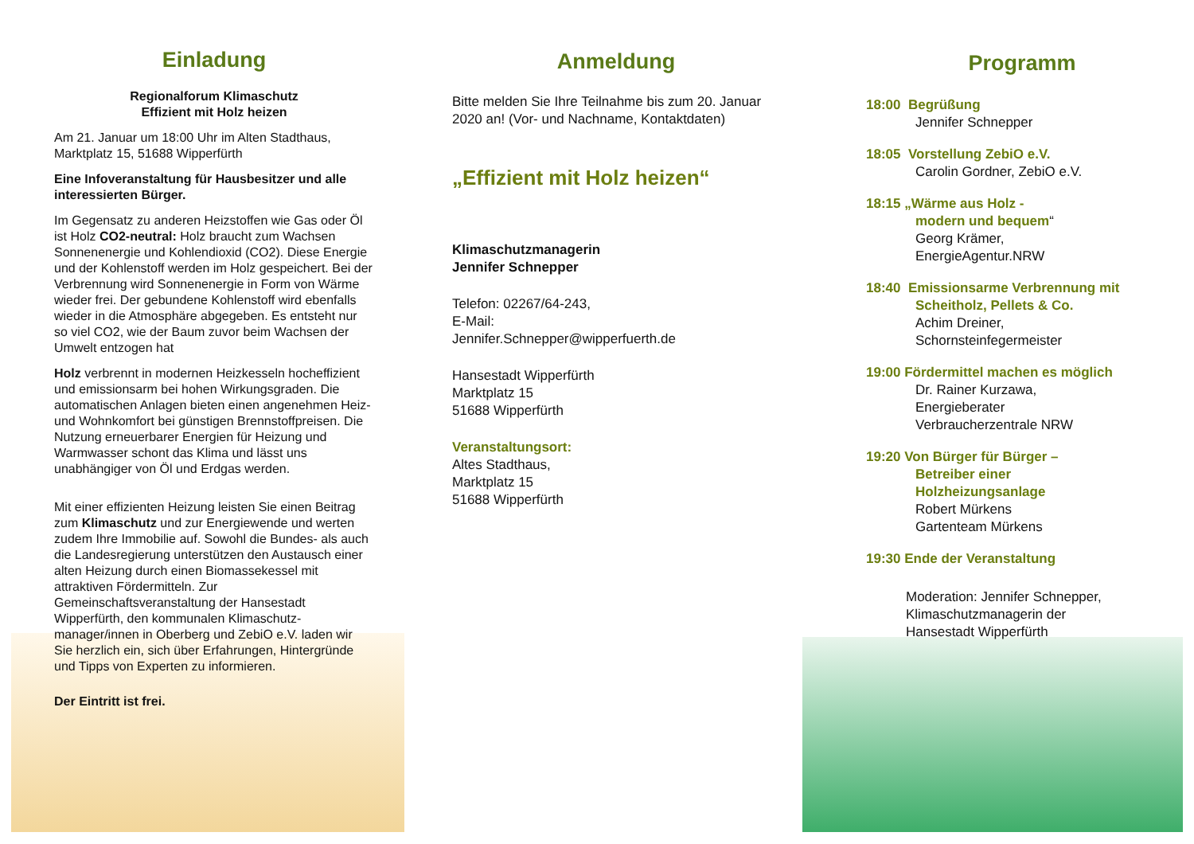Einladung
Regionalforum Klimaschutz
Effizient mit Holz heizen
Am 21. Januar um 18:00 Uhr im Alten Stadthaus, Marktplatz 15, 51688 Wipperfürth
Eine Infoveranstaltung für Hausbesitzer und alle interessierten Bürger.
Im Gegensatz zu anderen Heizstoffen wie Gas oder Öl ist Holz CO2-neutral: Holz braucht zum Wachsen Sonnenenergie und Kohlendioxid (CO2). Diese Energie und der Kohlenstoff werden im Holz gespeichert. Bei der Verbrennung wird Sonnenenergie in Form von Wärme wieder frei. Der gebundene Kohlenstoff wird ebenfalls wieder in die Atmosphäre abgegeben. Es entsteht nur so viel CO2, wie der Baum zuvor beim Wachsen der Umwelt entzogen hat
Holz verbrennt in modernen Heizkesseln hocheffizient und emissionsarm bei hohen Wirkungsgraden. Die automatischen Anlagen bieten einen angenehmen Heiz- und Wohnkomfort bei günstigen Brennstoffpreisen. Die Nutzung erneuerbarer Energien für Heizung und Warmwasser schont das Klima und lässt uns unabhängiger von Öl und Erdgas werden.
Mit einer effizienten Heizung leisten Sie einen Beitrag zum Klimaschutz und zur Energiewende und werten zudem Ihre Immobilie auf. Sowohl die Bundes- als auch die Landesregierung unterstützen den Austausch einer alten Heizung durch einen Biomassekessel mit attraktiven Fördermitteln. Zur Gemeinschaftsveranstaltung der Hansestadt Wipperfürth, den kommunalen Klimaschutz-manager/innen in Oberberg und ZebiO e.V. laden wir Sie herzlich ein, sich über Erfahrungen, Hintergründe und Tipps von Experten zu informieren.
Der Eintritt ist frei.
Anmeldung
Bitte melden Sie Ihre Teilnahme bis zum 20. Januar 2020 an! (Vor- und Nachname, Kontaktdaten)
„Effizient mit Holz heizen“
Klimaschutzmanagerin
Jennifer Schnepper
Telefon: 02267/64-243,
E-Mail:
Jennifer.Schnepper@wipperfuerth.de
Hansestadt Wipperfürth
Marktplatz 15
51688 Wipperfürth
Veranstaltungsort:
Altes Stadthaus,
Marktplatz 15
51688 Wipperfürth
Programm
18:00 Begrüßung
Jennifer Schnepper
18:05 Vorstellung ZebiO e.V.
Carolin Gordner, ZebiO e.V.
18:15 „Wärme aus Holz -
modern und bequem“
Georg Krämer,
EnergieAgentur.NRW
18:40 Emissionsarme Verbrennung mit
Scheitholz, Pellets & Co.
Achim Dreiner,
Schornsteinfegermeister
19:00 Fördermittel machen es möglich
Dr. Rainer Kurzawa,
Energieberater
Verbraucherzentrale NRW
19:20 Von Bürger für Bürger –
Betreiber einer
Holzheizungsanlage
Robert Mürkens
Gartenteam Mürkens
19:30 Ende der Veranstaltung
Moderation: Jennifer Schnepper,
Klimaschutzmanagerin der
Hansestadt Wipperfürth